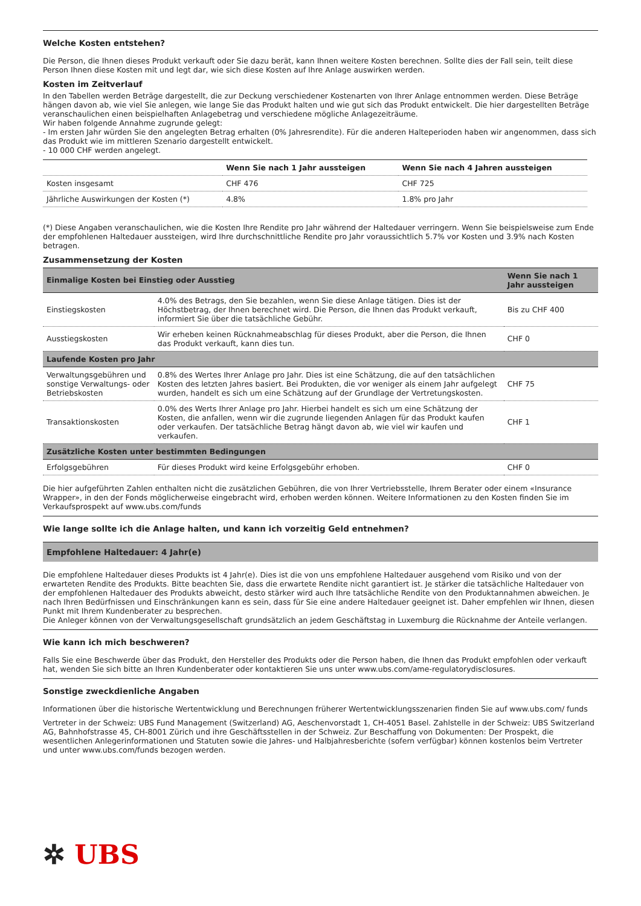Welche Kosten entstehen?
Die Person, die Ihnen dieses Produkt verkauft oder Sie dazu berät, kann Ihnen weitere Kosten berechnen. Sollte dies der Fall sein, teilt diese Person Ihnen diese Kosten mit und legt dar, wie sich diese Kosten auf Ihre Anlage auswirken werden.
Kosten im Zeitverlauf
In den Tabellen werden Beträge dargestellt, die zur Deckung verschiedener Kostenarten von Ihrer Anlage entnommen werden. Diese Beträge hängen davon ab, wie viel Sie anlegen, wie lange Sie das Produkt halten und wie gut sich das Produkt entwickelt. Die hier dargestellten Beträge veranschaulichen einen beispielhaften Anlagebetrag und verschiedene mögliche Anlagezeiträume.
Wir haben folgende Annahme zugrunde gelegt:
- Im ersten Jahr würden Sie den angelegten Betrag erhalten (0% Jahresrendite). Für die anderen Halteperioden haben wir angenommen, dass sich das Produkt wie im mittleren Szenario dargestellt entwickelt.
- 10 000 CHF werden angelegt.
| | Wenn Sie nach 1 Jahr aussteigen | Wenn Sie nach 4 Jahren aussteigen |
| --- | --- | --- |
| Kosten insgesamt | CHF 476 | CHF 725 |
| Jährliche Auswirkungen der Kosten (*) | 4.8% | 1.8% pro Jahr |
(*) Diese Angaben veranschaulichen, wie die Kosten Ihre Rendite pro Jahr während der Haltedauer verringern. Wenn Sie beispielsweise zum Ende der empfohlenen Haltedauer aussteigen, wird Ihre durchschnittliche Rendite pro Jahr voraussichtlich 5.7% vor Kosten und 3.9% nach Kosten betragen.
Zusammensetzung der Kosten
| Einmalige Kosten bei Einstieg oder Ausstieg | | Wenn Sie nach 1 Jahr aussteigen |
| --- | --- | --- |
| Einstiegskosten | 4.0% des Betrags, den Sie bezahlen, wenn Sie diese Anlage tätigen. Dies ist der Höchstbetrag, der Ihnen berechnet wird. Die Person, die Ihnen das Produkt verkauft, informiert Sie über die tatsächliche Gebühr. | Bis zu CHF 400 |
| Ausstiegskosten | Wir erheben keinen Rücknahmeabschlag für dieses Produkt, aber die Person, die Ihnen das Produkt verkauft, kann dies tun. | CHF 0 |
| Laufende Kosten pro Jahr | | |
| Verwaltungsgebühren und sonstige Verwaltungs- oder Betriebskosten | 0.8% des Wertes Ihrer Anlage pro Jahr. Dies ist eine Schätzung, die auf den tatsächlichen Kosten des letzten Jahres basiert. Bei Produkten, die vor weniger als einem Jahr aufgelegt wurden, handelt es sich um eine Schätzung auf der Grundlage der Vertretungskosten. | CHF 75 |
| Transaktionskosten | 0.0% des Werts Ihrer Anlage pro Jahr. Hierbei handelt es sich um eine Schätzung der Kosten, die anfallen, wenn wir die zugrunde liegenden Anlagen für das Produkt kaufen oder verkaufen. Der tatsächliche Betrag hängt davon ab, wie viel wir kaufen und verkaufen. | CHF 1 |
| Zusätzliche Kosten unter bestimmten Bedingungen | | |
| Erfolgsgebühren | Für dieses Produkt wird keine Erfolgsgebühr erhoben. | CHF 0 |
Die hier aufgeführten Zahlen enthalten nicht die zusätzlichen Gebühren, die von Ihrer Vertriebsstelle, Ihrem Berater oder einem «Insurance Wrapper», in den der Fonds möglicherweise eingebracht wird, erhoben werden können. Weitere Informationen zu den Kosten finden Sie im Verkaufsprospekt auf www.ubs.com/funds
Wie lange sollte ich die Anlage halten, und kann ich vorzeitig Geld entnehmen?
Empfohlene Haltedauer: 4 Jahr(e)
Die empfohlene Haltedauer dieses Produkts ist 4 Jahr(e). Dies ist die von uns empfohlene Haltedauer ausgehend vom Risiko und von der erwarteten Rendite des Produkts. Bitte beachten Sie, dass die erwartete Rendite nicht garantiert ist. Je stärker die tatsächliche Haltedauer von der empfohlenen Haltedauer des Produkts abweicht, desto stärker wird auch Ihre tatsächliche Rendite von den Produktannahmen abweichen. Je nach Ihren Bedürfnissen und Einschränkungen kann es sein, dass für Sie eine andere Haltedauer geeignet ist. Daher empfehlen wir Ihnen, diesen Punkt mit Ihrem Kundenberater zu besprechen.
Die Anleger können von der Verwaltungsgesellschaft grundsätzlich an jedem Geschäftstag in Luxemburg die Rücknahme der Anteile verlangen.
Wie kann ich mich beschweren?
Falls Sie eine Beschwerde über das Produkt, den Hersteller des Produkts oder die Person haben, die Ihnen das Produkt empfohlen oder verkauft hat, wenden Sie sich bitte an Ihren Kundenberater oder kontaktieren Sie uns unter www.ubs.com/ame-regulatorydisclosures.
Sonstige zweckdienliche Angaben
Informationen über die historische Wertentwicklung und Berechnungen früherer Wertentwicklungsszenarien finden Sie auf www.ubs.com/ funds
Vertreter in der Schweiz: UBS Fund Management (Switzerland) AG, Aeschenvorstadt 1, CH-4051 Basel. Zahlstelle in der Schweiz: UBS Switzerland AG, Bahnhofstrasse 45, CH-8001 Zürich und ihre Geschäftsstellen in der Schweiz. Zur Beschaffung von Dokumenten: Der Prospekt, die wesentlichen Anlegerinformationen und Statuten sowie die Jahres- und Halbjahresberichte (sofern verfügbar) können kostenlos beim Vertreter und unter www.ubs.com/funds bezogen werden.
✲ UBS